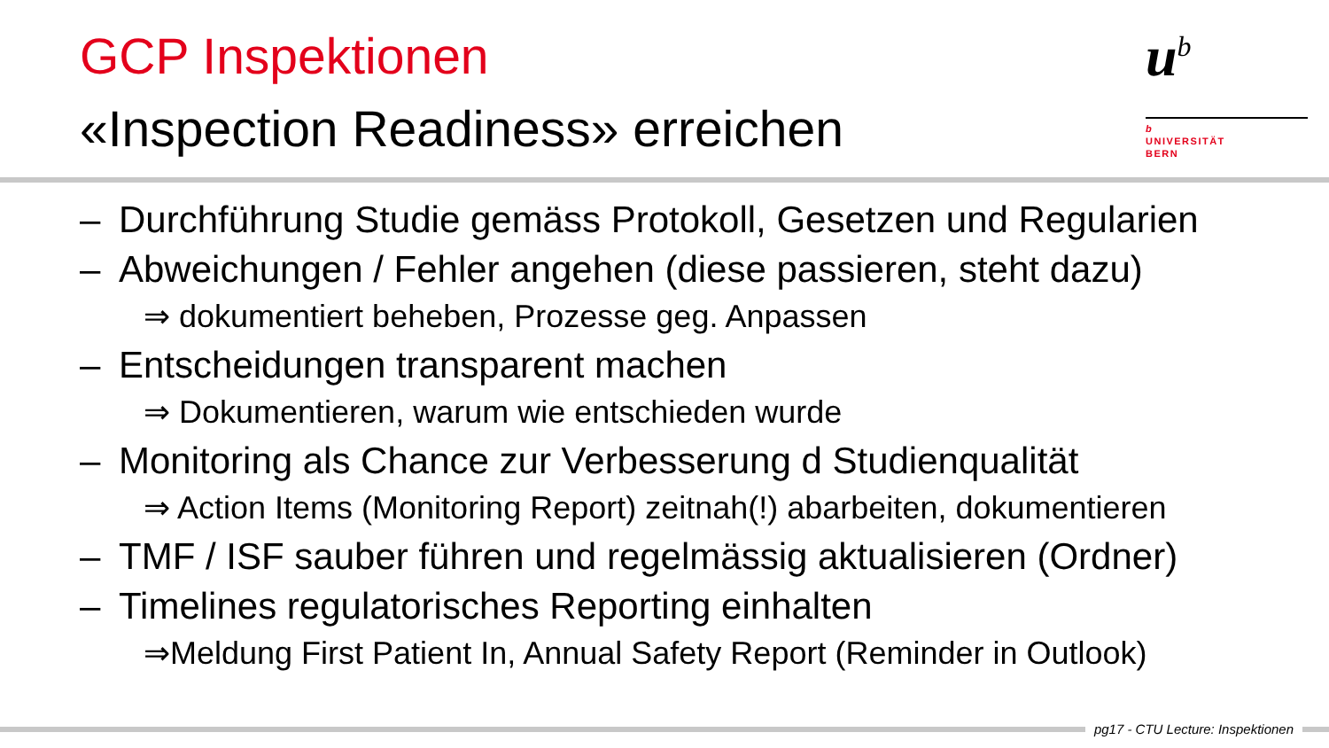GCP Inspektionen
«Inspection Readiness» erreichen
u<sup>b</sup>
b
UNIVERSITÄT
BERN
– Durchführung Studie gemäss Protokoll, Gesetzen und Regularien
– Abweichungen / Fehler angehen (diese passieren, steht dazu)
⇒ dokumentiert beheben, Prozesse geg. Anpassen
– Entscheidungen transparent machen
⇒ Dokumentieren, warum wie entschieden wurde
– Monitoring als Chance zur Verbesserung d Studienqualität
⇒ Action Items (Monitoring Report) zeitnah(!) abarbeiten, dokumentieren
– TMF / ISF sauber führen und regelmässig aktualisieren (Ordner)
– Timelines regulatorisches Reporting einhalten
⇒Meldung First Patient In, Annual Safety Report (Reminder in Outlook)
pg17 - CTU Lecture: Inspektionen